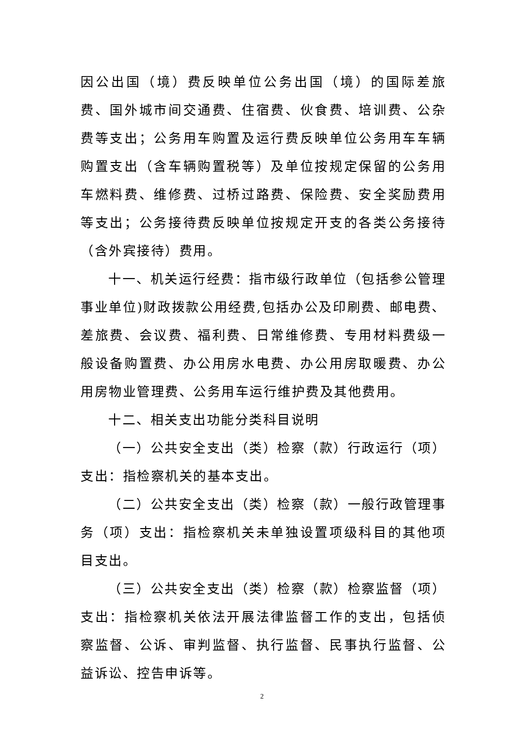因公出国（境）费反映单位公务出国（境）的国际差旅费、国外城市间交通费、住宿费、伙食费、培训费、公杂费等支出；公务用车购置及运行费反映单位公务用车车辆购置支出（含车辆购置税等）及单位按规定保留的公务用车燃料费、维修费、过桥过路费、保险费、安全奖励费用等支出；公务接待费反映单位按规定开支的各类公务接待（含外宾接待）费用。
十一、机关运行经费：指市级行政单位（包括参公管理事业单位)财政拨款公用经费,包括办公及印刷费、邮电费、差旅费、会议费、福利费、日常维修费、专用材料费级一般设备购置费、办公用房水电费、办公用房取暖费、办公用房物业管理费、公务用车运行维护费及其他费用。
十二、相关支出功能分类科目说明
（一）公共安全支出（类）检察（款）行政运行（项）支出：指检察机关的基本支出。
（二）公共安全支出（类）检察（款）一般行政管理事务（项）支出：指检察机关未单独设置项级科目的其他项目支出。
（三）公共安全支出（类）检察（款）检察监督（项）支出：指检察机关依法开展法律监督工作的支出，包括侦察监督、公诉、审判监督、执行监督、民事执行监督、公益诉讼、控告申诉等。
2